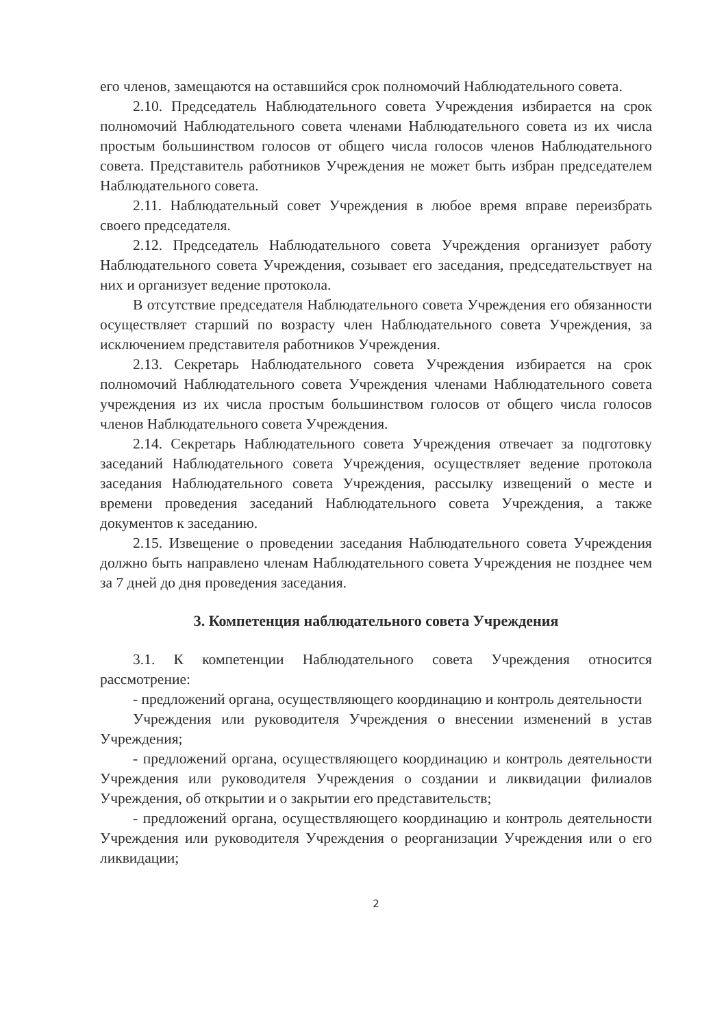его членов, замещаются на оставшийся срок полномочий Наблюдательного совета.
2.10. Председатель Наблюдательного совета Учреждения избирается на срок полномочий Наблюдательного совета членами Наблюдательного совета из их числа простым большинством голосов от общего числа голосов членов Наблюдательного совета. Представитель работников Учреждения не может быть избран председателем Наблюдательного совета.
2.11. Наблюдательный совет Учреждения в любое время вправе переизбрать своего председателя.
2.12. Председатель Наблюдательного совета Учреждения организует работу Наблюдательного совета Учреждения, созывает его заседания, председательствует на них и организует ведение протокола.
В отсутствие председателя Наблюдательного совета Учреждения его обязанности осуществляет старший по возрасту член Наблюдательного совета Учреждения, за исключением представителя работников Учреждения.
2.13. Секретарь Наблюдательного совета Учреждения избирается на срок полномочий Наблюдательного совета Учреждения членами Наблюдательного совета учреждения из их числа простым большинством голосов от общего числа голосов членов Наблюдательного совета Учреждения.
2.14. Секретарь Наблюдательного совета Учреждения отвечает за подготовку заседаний Наблюдательного совета Учреждения, осуществляет ведение протокола заседания Наблюдательного совета Учреждения, рассылку извещений о месте и времени проведения заседаний Наблюдательного совета Учреждения, а также документов к заседанию.
2.15. Извещение о проведении заседания Наблюдательного совета Учреждения должно быть направлено членам Наблюдательного совета Учреждения не позднее чем за 7 дней до дня проведения заседания.
3. Компетенция наблюдательного совета Учреждения
3.1. К компетенции Наблюдательного совета Учреждения относится рассмотрение:
- предложений органа, осуществляющего координацию и контроль деятельности
Учреждения или руководителя Учреждения о внесении изменений в устав Учреждения;
- предложений органа, осуществляющего координацию и контроль деятельности Учреждения или руководителя Учреждения о создании и ликвидации филиалов Учреждения, об открытии и о закрытии его представительств;
- предложений органа, осуществляющего координацию и контроль деятельности Учреждения или руководителя Учреждения о реорганизации Учреждения или о его ликвидации;
2